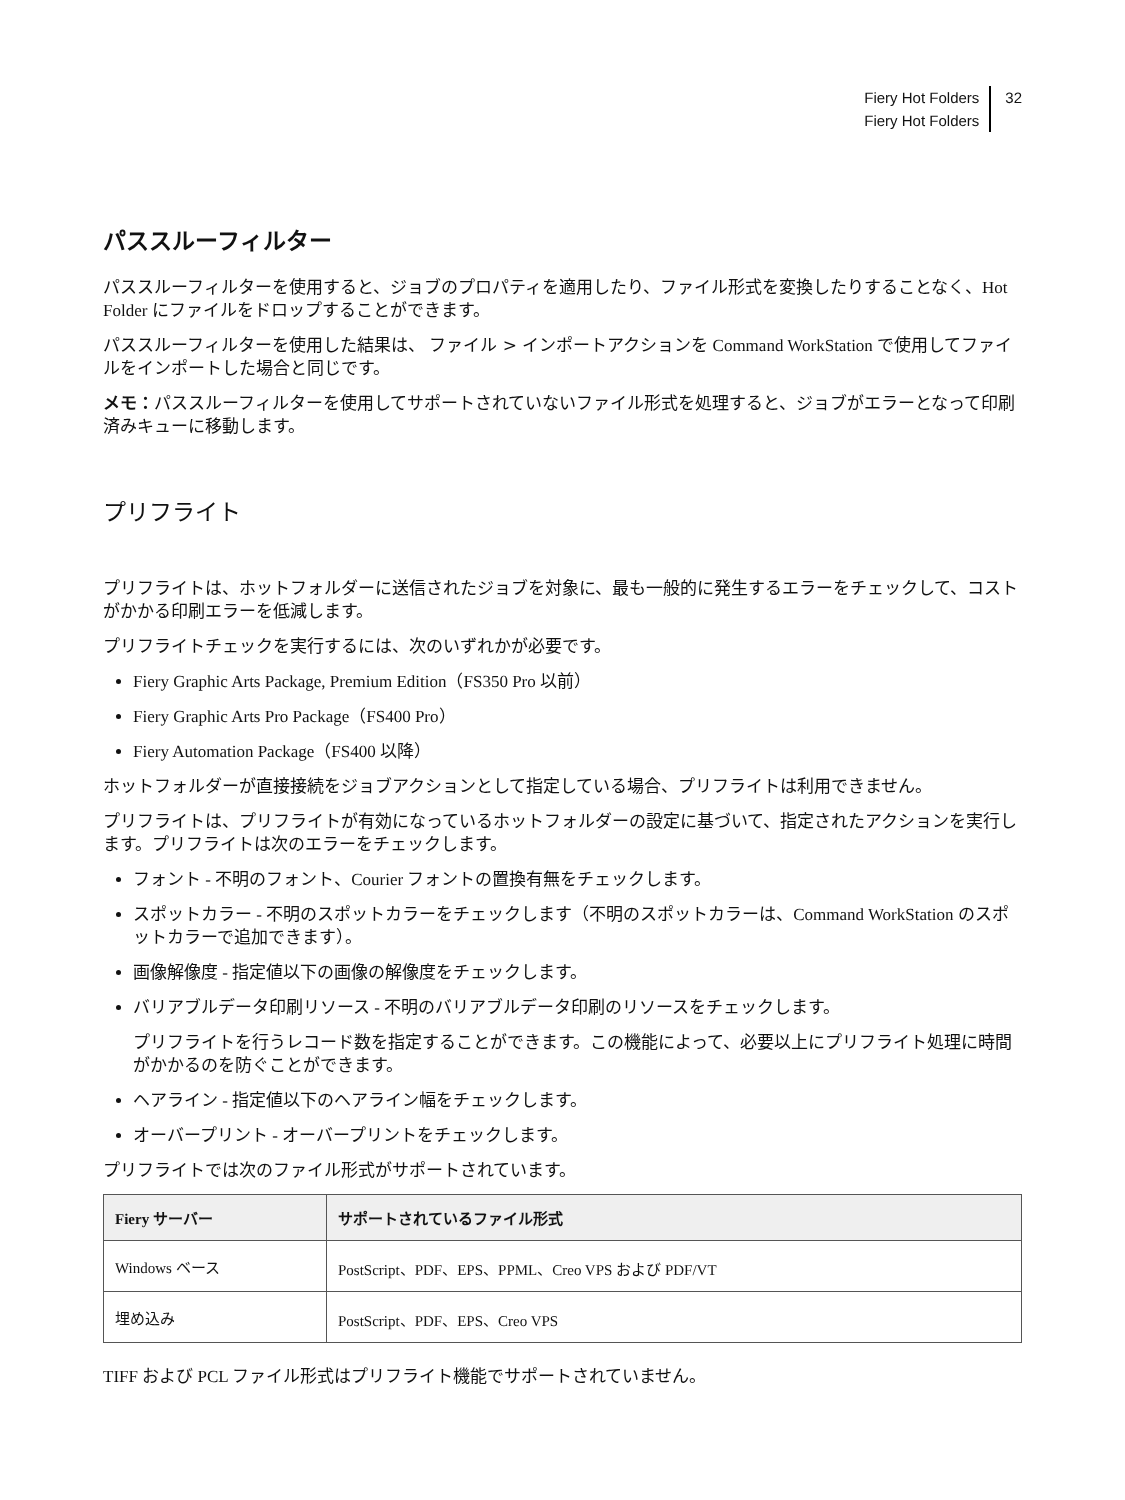Fiery Hot Folders
Fiery Hot Folders
32
パススルーフィルター
パススルーフィルターを使用すると、ジョブのプロパティを適用したり、ファイル形式を変換したりすることなく、Hot Folder にファイルをドロップすることができます。
パススルーフィルターを使用した結果は、 ファイル > インポートアクションを Command WorkStation で使用してファイルをインポートした場合と同じです。
メモ：パススルーフィルターを使用してサポートされていないファイル形式を処理すると、ジョブがエラーとなって印刷済みキューに移動します。
プリフライト
プリフライトは、ホットフォルダーに送信されたジョブを対象に、最も一般的に発生するエラーをチェックして、コストがかかる印刷エラーを低減します。
プリフライトチェックを実行するには、次のいずれかが必要です。
Fiery Graphic Arts Package, Premium Edition（FS350 Pro 以前）
Fiery Graphic Arts Pro Package（FS400 Pro）
Fiery Automation Package（FS400 以降）
ホットフォルダーが直接接続をジョブアクションとして指定している場合、プリフライトは利用できません。
プリフライトは、プリフライトが有効になっているホットフォルダーの設定に基づいて、指定されたアクションを実行します。プリフライトは次のエラーをチェックします。
フォント - 不明のフォント、Courier フォントの置換有無をチェックします。
スポットカラー - 不明のスポットカラーをチェックします（不明のスポットカラーは、Command WorkStation のスポットカラーで追加できます）。
画像解像度 - 指定値以下の画像の解像度をチェックします。
バリアブルデータ印刷リソース - 不明のバリアブルデータ印刷のリソースをチェックします。
プリフライトを行うレコード数を指定することができます。この機能によって、必要以上にプリフライト処理に時間がかかるのを防ぐことができます。
ヘアライン - 指定値以下のヘアライン幅をチェックします。
オーバープリント - オーバープリントをチェックします。
プリフライトでは次のファイル形式がサポートされています。
| Fiery サーバー | サポートされているファイル形式 |
| --- | --- |
| Windows ベース | PostScript、PDF、EPS、PPML、Creo VPS および PDF/VT |
| 埋め込み | PostScript、PDF、EPS、Creo VPS |
TIFF および PCL ファイル形式はプリフライト機能でサポートされていません。